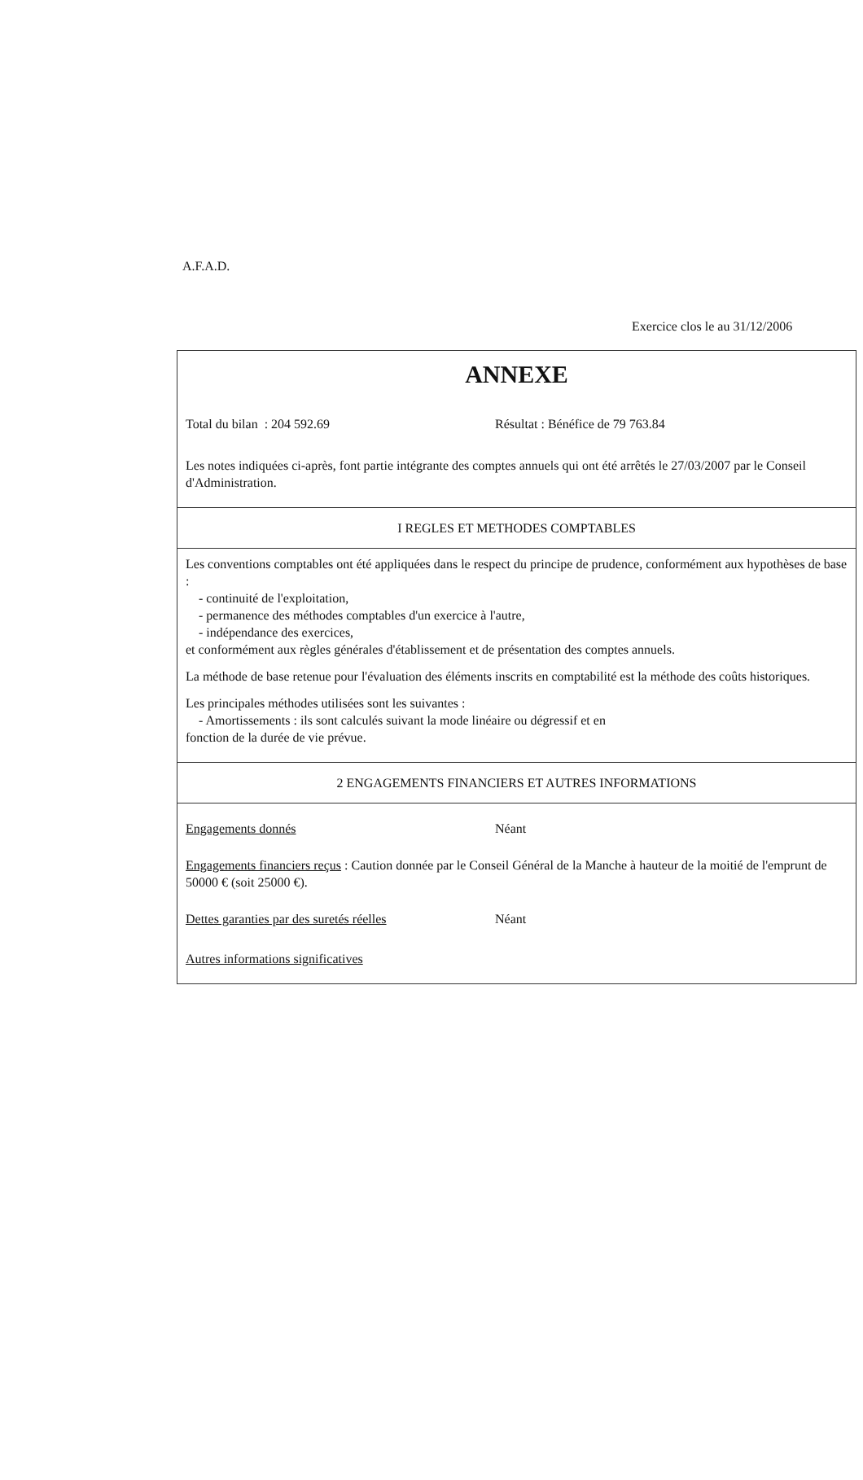A.F.A.D.
Exercice clos le au 31/12/2006
ANNEXE
Total du bilan : 204 592.69 Résultat : Bénéfice de 79 763.84
Les notes indiquées ci-après, font partie intégrante des comptes annuels qui ont été arrêtés le 27/03/2007 par le Conseil d'Administration.
I REGLES ET METHODES COMPTABLES
Les conventions comptables ont été appliquées dans le respect du principe de prudence, conformément aux hypothèses de base :
- continuité de l'exploitation,
- permanence des méthodes comptables d'un exercice à l'autre,
- indépendance des exercices,
et conformément aux règles générales d'établissement et de présentation des comptes annuels.
La méthode de base retenue pour l'évaluation des éléments inscrits en comptabilité est la méthode des coûts historiques.
Les principales méthodes utilisées sont les suivantes :
- Amortissements : ils sont calculés suivant la mode linéaire ou dégressif et en
fonction de la durée de vie prévue.
2 ENGAGEMENTS FINANCIERS ET AUTRES INFORMATIONS
Engagements donnés Néant
Engagements financiers reçus : Caution donnée par le Conseil Général de la Manche à hauteur de la moitié de l'emprunt de 50000 € (soit 25000 €).
Dettes garanties par des suretés réelles Néant
Autres informations significatives